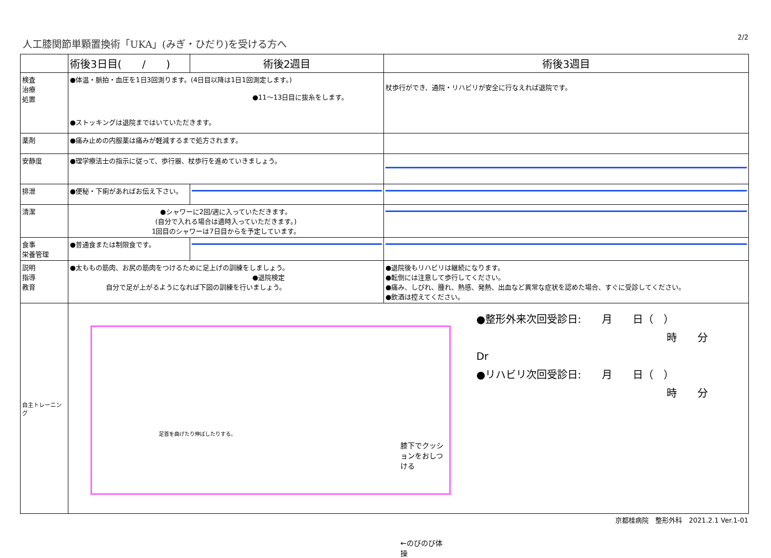人工膝関節単顆置換術「UKA」(みぎ・ひだり)を受ける方へ 2/2
| | 術後3日目( / ) | 術後2週目 | 術後3週目 |
| --- | --- | --- | --- |
| 検査 治療 処置 | ●体温・脈拍・血圧を1日3回測ります。(4日目以降は1日1回測定します。) ●11～13日目に抜糸をします。 ●ストッキングは退院まではいていただきます。 | | 杖歩行ができ、通院・リハビリが安全に行なえれば退院です。 |
| 薬剤 | ●痛み止めの内服薬は痛みが軽減するまで処方されます。 | | |
| 安静度 | ●理学療法士の指示に従って、歩行器、杖歩行を進めていきましょう。 | | |
| 排泄 | ●便秘・下痢があればお伝え下さい。 | | |
| 清潔 | ●シャワーに2回/週に入っていただきます。 (自分で入れる場合は適時入っていただきます。) 1回目のシャワーは7日目からを予定しています。 | | |
| 食事 栄養管理 | ●普通食または制限食です。 | | |
| 説明 指導 教育 | ●太ももの筋肉、お尻の筋肉をつけるために足上げの訓練をしましょう。 ●退院検定 自分で足が上がるようになれば下図の訓練を行いましょう。 | | ●退院後もリハビリは継続になります。 ●転倒には注意して歩行してください。 ●痛み、しびれ、腫れ、熱感、発熱、出血など異常な症状を認めた場合、すぐに受診してください。 ●飲酒は控えてください。 |
| 自主トレーニング | 足首を曲げたり伸ばしたりする。 膝下でクッションをおしつける ←のびのび体操 ●整形外来次回受診日: 月 日（ ） 時 分 Dr ●リハビリ次回受診日: 月 日（ ） 時 分 | | |
京都桂病院　整形外科　2021.2.1 Ver.1-01